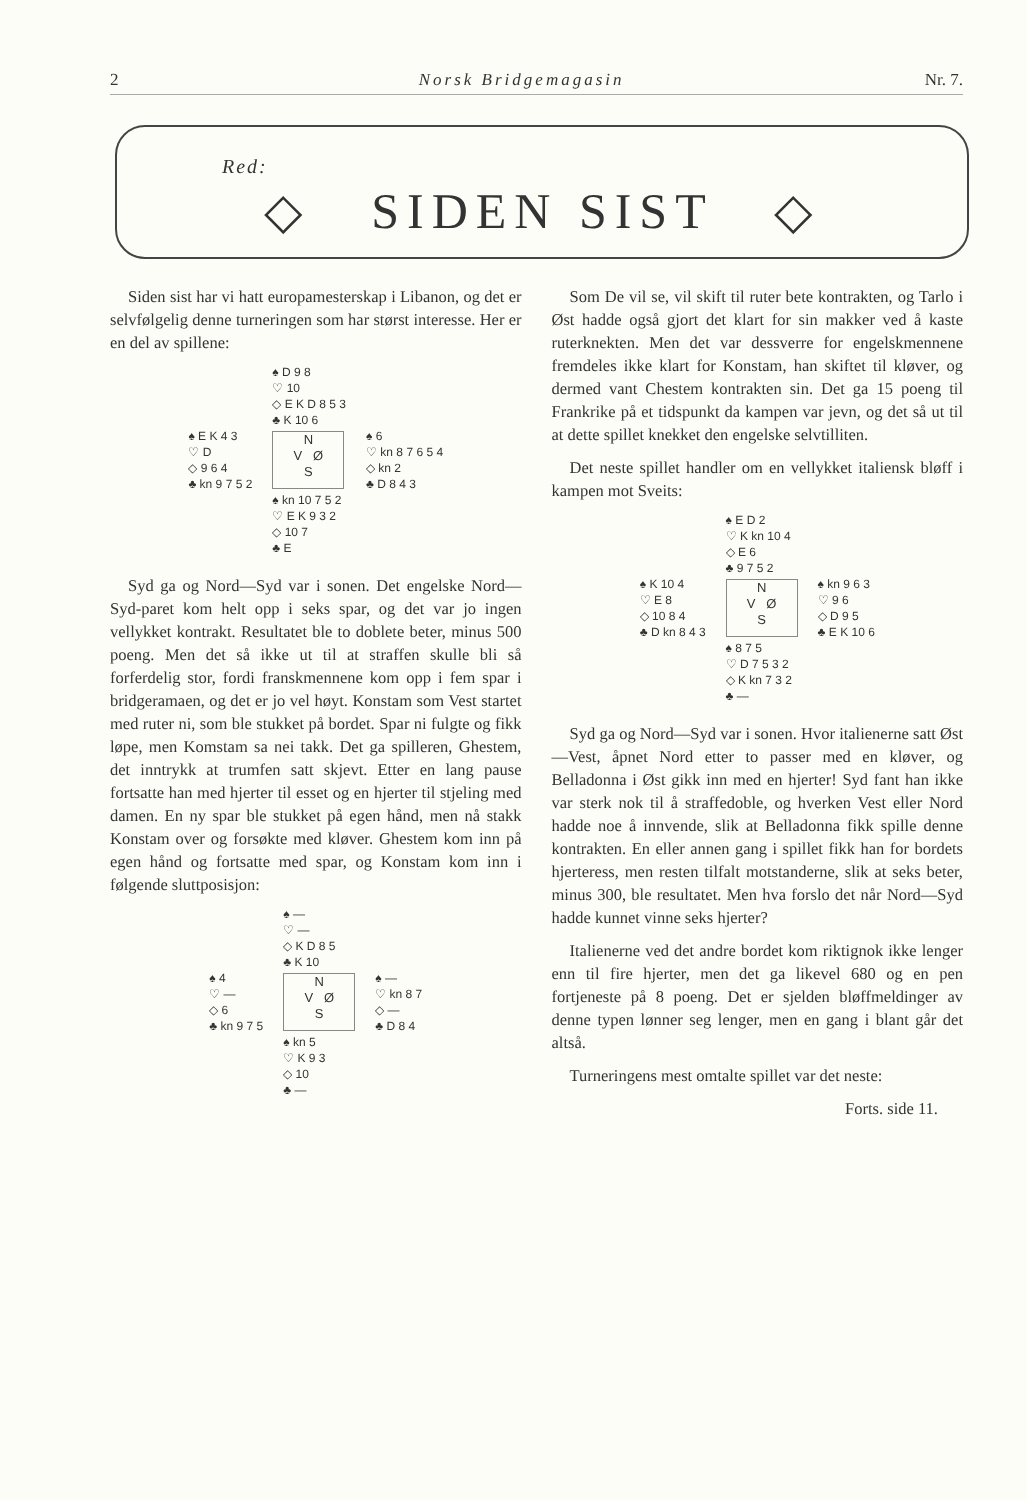2 Norsk Bridgemagasin Nr. 7.
Red:
◇ SIDEN SIST ◇
Siden sist har vi hatt europamesterskap i Libanon, og det er selvfølgelig denne turneringen som har størst interesse. Her er en del av spillene:
| | ♠ D 9 8 ♡ 10 ◇ E K D 8 5 3 ♣ K 10 6 | |
| ♠ E K 4 3 ♡ D ◇ 9 6 4 ♣ kn 9 7 5 2 | N V Ø S | ♠ 6 ♡ kn 8 7 6 5 4 ◇ kn 2 ♣ D 8 4 3 |
| | ♠ kn 10 7 5 2 ♡ E K 9 3 2 ◇ 10 7 ♣ E | |
Syd ga og Nord—Syd var i sonen. Det engelske Nord—Syd-paret kom helt opp i seks spar, og det var jo ingen vellykket kontrakt. Resultatet ble to doblete beter, minus 500 poeng. Men det så ikke ut til at straffen skulle bli så forferdelig stor, fordi franskmennene kom opp i fem spar i bridgeramaen, og det er jo vel høyt. Konstam som Vest startet med ruter ni, som ble stukket på bordet. Spar ni fulgte og fikk løpe, men Komstam sa nei takk. Det ga spilleren, Ghestem, det inntrykk at trumfen satt skjevt. Etter en lang pause fortsatte han med hjerter til esset og en hjerter til stjeling med damen. En ny spar ble stukket på egen hånd, men nå stakk Konstam over og forsøkte med kløver. Ghestem kom inn på egen hånd og fortsatte med spar, og Konstam kom inn i følgende sluttposisjon:
| | ♠ — ♡ — ◇ K D 8 5 ♣ K 10 | |
| ♠ 4 ♡ — ◇ 6 ♣ kn 9 7 5 | N V Ø S | ♠ — ♡ kn 8 7 ◇ — ♣ D 8 4 |
| | ♠ kn 5 ♡ K 9 3 ◇ 10 ♣ — | |
Som De vil se, vil skift til ruter bete kontrakten, og Tarlo i Øst hadde også gjort det klart for sin makker ved å kaste ruterknekten. Men det var dessverre for engelskmennene fremdeles ikke klart for Konstam, han skiftet til kløver, og dermed vant Chestem kontrakten sin. Det ga 15 poeng til Frankrike på et tidspunkt da kampen var jevn, og det så ut til at dette spillet knekket den engelske selvtilliten.
Det neste spillet handler om en vellykket italiensk bløff i kampen mot Sveits:
| | ♠ E D 2 ♡ K kn 10 4 ◇ E 6 ♣ 9 7 5 2 | |
| ♠ K 10 4 ♡ E 8 ◇ 10 8 4 ♣ D kn 8 4 3 | N V Ø S | ♠ kn 9 6 3 ♡ 9 6 ◇ D 9 5 ♣ E K 10 6 |
| | ♠ 8 7 5 ♡ D 7 5 3 2 ◇ K kn 7 3 2 ♣ — | |
Syd ga og Nord—Syd var i sonen. Hvor italienerne satt Øst—Vest, åpnet Nord etter to passer med en kløver, og Belladonna i Øst gikk inn med en hjerter! Syd fant han ikke var sterk nok til å straffedoble, og hverken Vest eller Nord hadde noe å innvende, slik at Belladonna fikk spille denne kontrakten. En eller annen gang i spillet fikk han for bordets hjerteress, men resten tilfalt motstanderne, slik at seks beter, minus 300, ble resultatet. Men hva forslo det når Nord—Syd hadde kunnet vinne seks hjerter?
Italienerne ved det andre bordet kom riktignok ikke lenger enn til fire hjerter, men det ga likevel 680 og en pen fortjeneste på 8 poeng. Det er sjelden bløffmeldinger av denne typen lønner seg lenger, men en gang i blant går det altså.
Turneringens mest omtalte spillet var det neste:
Forts. side 11.